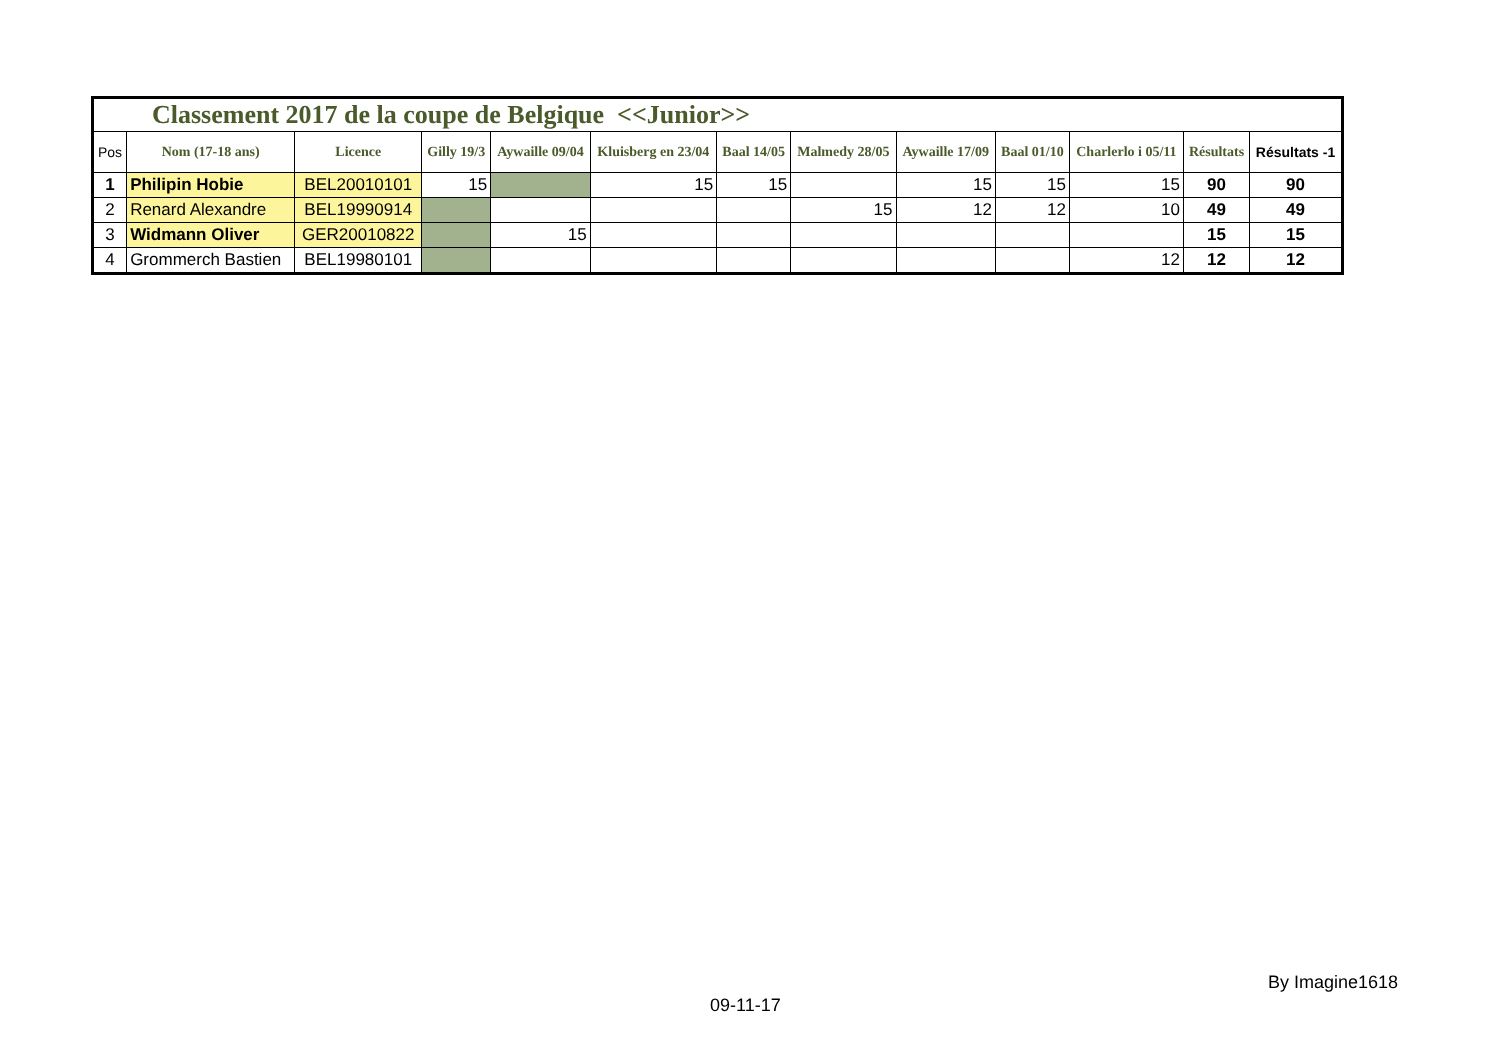| Classement 2017 de la coupe de Belgique <<Junior>> | | | | | | | | | | | | |
| Pos | Nom (17-18 ans) | Licence | Gilly 19/3 | Aywaille 09/04 | Kluisberg en 23/04 | Baal 14/05 | Malmedy 28/05 | Aywaille 17/09 | Baal 01/10 | Charlerlo i 05/11 | Résultats | Résultats -1 |
| 1 | Philipin Hobie | BEL20010101 | 15 | | 15 | 15 | | 15 | 15 | 15 | 90 | 90 |
| 2 | Renard Alexandre | BEL19990914 | | | | | 15 | 12 | 12 | 10 | 49 | 49 |
| 3 | Widmann Oliver | GER20010822 | | 15 | | | | | | | 15 | 15 |
| 4 | Grommerch Bastien | BEL19980101 | | | | | | | | 12 | 12 | 12 |
By Imagine1618
09-11-17